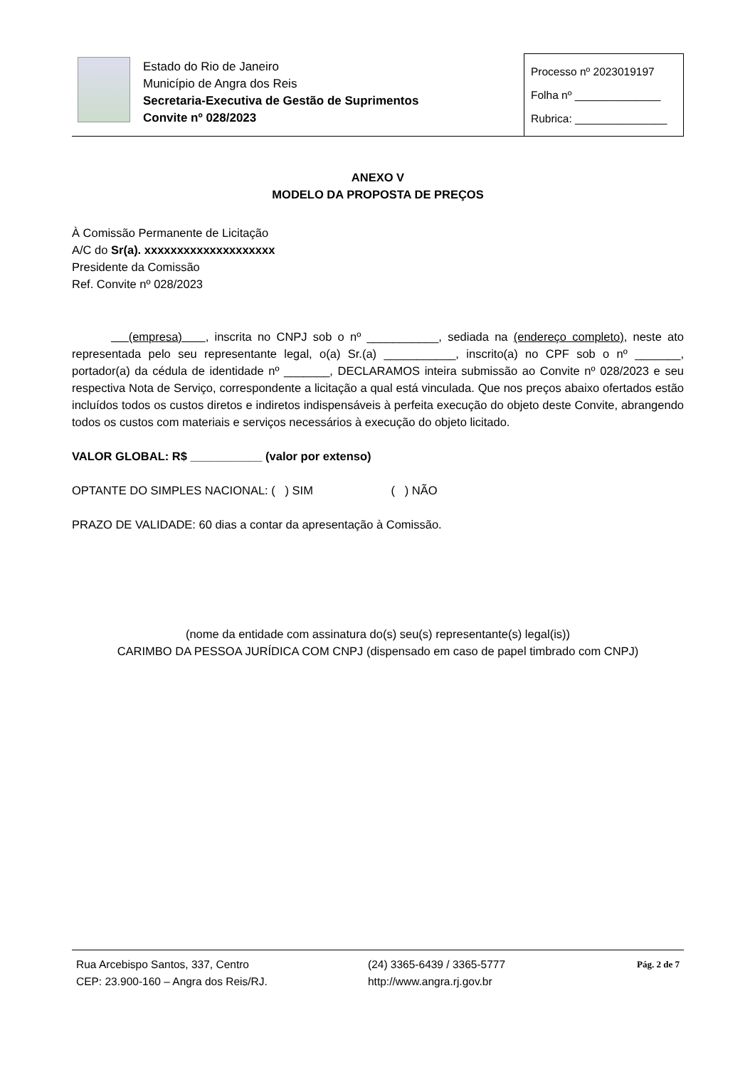Estado do Rio de Janeiro
Município de Angra dos Reis
Secretaria-Executiva de Gestão de Suprimentos
Convite nº 028/2023
Processo nº 2023019197
Folha nº ______________
Rubrica: _______________
ANEXO V
MODELO DA PROPOSTA DE PREÇOS
À Comissão Permanente de Licitação
A/C do Sr(a). xxxxxxxxxxxxxxxxxxxx
Presidente da Comissão
Ref. Convite nº 028/2023
(empresa) , inscrita no CNPJ sob o nº ___________, sediada na (endereço completo), neste ato representada pelo seu representante legal, o(a) Sr.(a) ___________, inscrito(a) no CPF sob o nº _______, portador(a) da cédula de identidade nº _______, DECLARAMOS inteira submissão ao Convite nº 028/2023 e seu respectiva Nota de Serviço, correspondente a licitação a qual está vinculada. Que nos preços abaixo ofertados estão incluídos todos os custos diretos e indiretos indispensáveis à perfeita execução do objeto deste Convite, abrangendo todos os custos com materiais e serviços necessários à execução do objeto licitado.
VALOR GLOBAL: R$ ___________ (valor por extenso)
OPTANTE DO SIMPLES NACIONAL: ( ) SIM ( ) NÃO
PRAZO DE VALIDADE: 60 dias a contar da apresentação à Comissão.
(nome da entidade com assinatura do(s) seu(s) representante(s) legal(is))
CARIMBO DA PESSOA JURÍDICA COM CNPJ (dispensado em caso de papel timbrado com CNPJ)
Rua Arcebispo Santos, 337, Centro
CEP: 23.900-160 – Angra dos Reis/RJ.
(24) 3365-6439 / 3365-5777
http://www.angra.rj.gov.br
Pág. 2 de 7